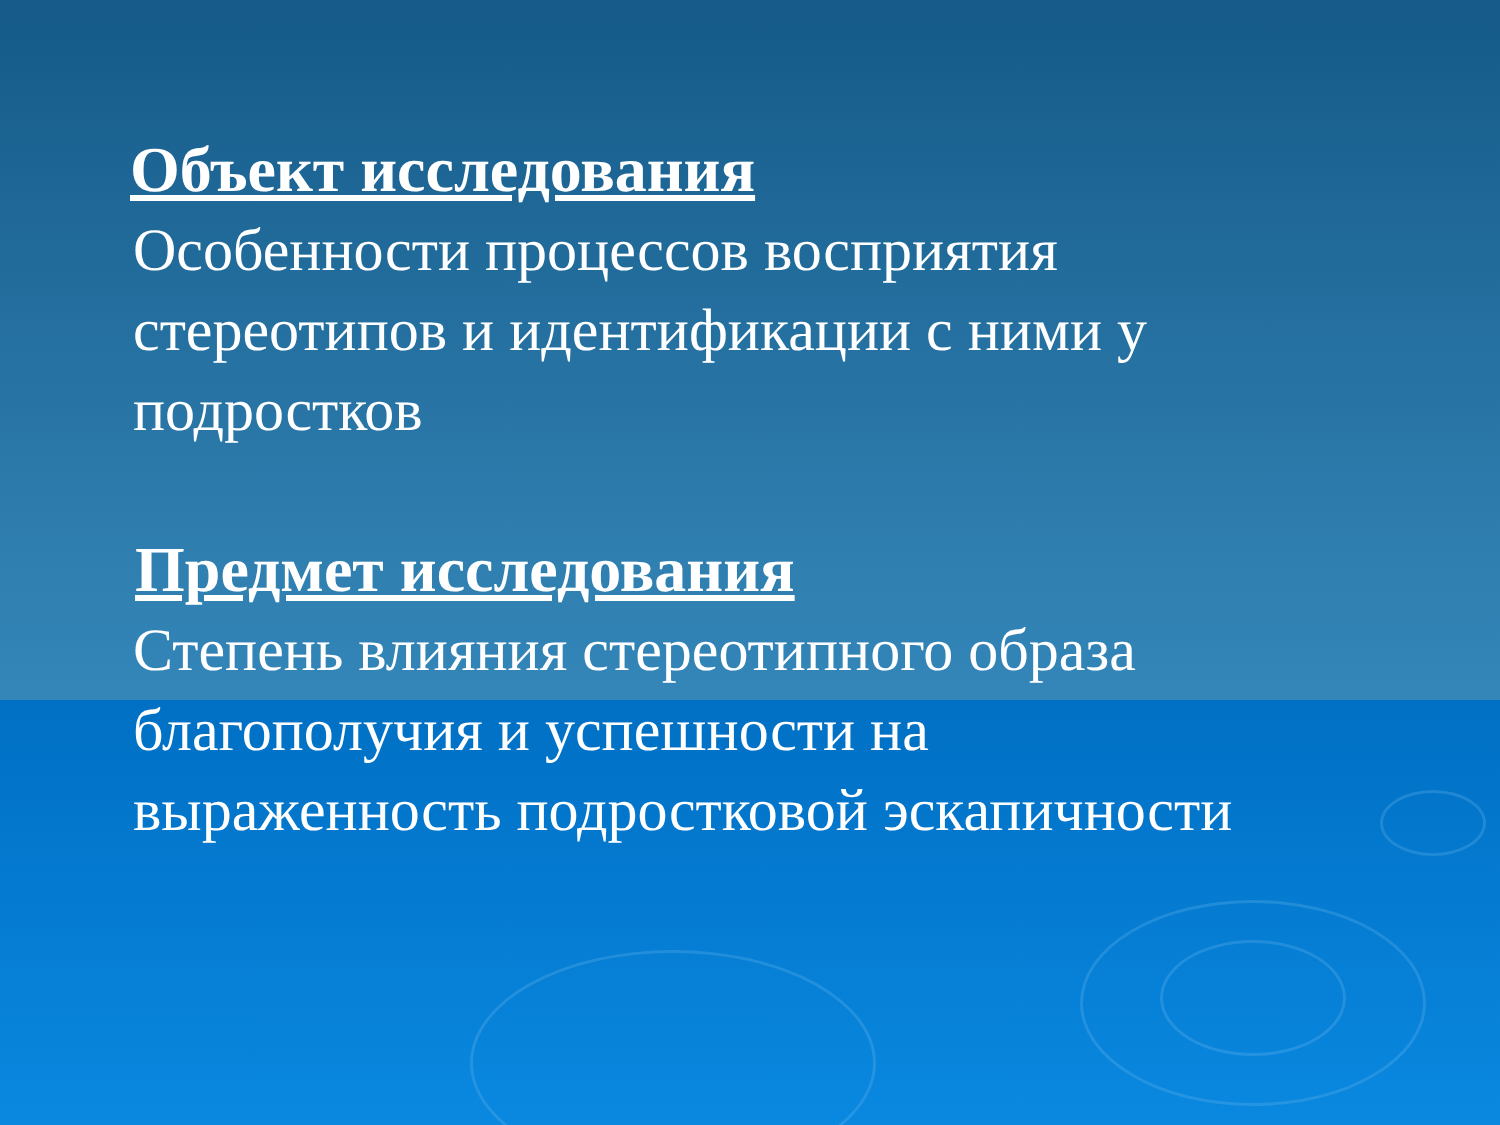Объект исследования
Особенности процессов восприятия
стереотипов и идентификации с ними у
подростков
Предмет исследования
Степень влияния стереотипного образа
благополучия и успешности на
выраженность подростковой эскапичности